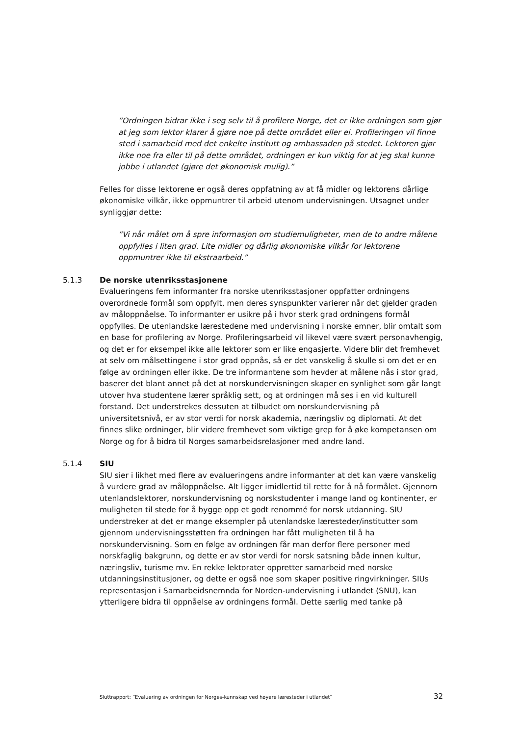”Ordningen bidrar ikke i seg selv til å profilere Norge, det er ikke ordningen som gjør at jeg som lektor klarer å gjøre noe på dette området eller ei. Profileringen vil finne sted i samarbeid med det enkelte institutt og ambassaden på stedet. Lektoren gjør ikke noe fra eller til på dette området, ordningen er kun viktig for at jeg skal kunne jobbe i utlandet (gjøre det økonomisk mulig).”
Felles for disse lektorene er også deres oppfatning av at få midler og lektorens dårlige økonomiske vilkår, ikke oppmuntrer til arbeid utenom undervisningen. Utsagnet under synliggjør dette:
”Vi når målet om å spre informasjon om studiemuligheter, men de to andre målene oppfylles i liten grad. Lite midler og dårlig økonomiske vilkår for lektorene oppmuntrer ikke til ekstraarbeid.”
5.1.3 De norske utenriksstasjonene
Evalueringens fem informanter fra norske utenriksstasjoner oppfatter ordningens overordnede formål som oppfylt, men deres synspunkter varierer når det gjelder graden av måloppnåelse. To informanter er usikre på i hvor sterk grad ordningens formål oppfylles. De utenlandske lærestedene med undervisning i norske emner, blir omtalt som en base for profilering av Norge. Profileringsarbeid vil likevel være svært personavhengig, og det er for eksempel ikke alle lektorer som er like engasjerte. Videre blir det fremhevet at selv om målsettingene i stor grad oppnås, så er det vanskelig å skulle si om det er en følge av ordningen eller ikke. De tre informantene som hevder at målene nås i stor grad, baserer det blant annet på det at norskundervisningen skaper en synlighet som går langt utover hva studentene lærer språklig sett, og at ordningen må ses i en vid kulturell forstand. Det understrekes dessuten at tilbudet om norskundervisning på universitetsnivå, er av stor verdi for norsk akademia, næringsliv og diplomati. At det finnes slike ordninger, blir videre fremhevet som viktige grep for å øke kompetansen om Norge og for å bidra til Norges samarbeidsrelasjoner med andre land.
5.1.4 SIU
SIU sier i likhet med flere av evalueringens andre informanter at det kan være vanskelig å vurdere grad av måloppnåelse. Alt ligger imidlertid til rette for å nå formålet. Gjennom utenlandslektorer, norskundervisning og norskstudenter i mange land og kontinenter, er muligheten til stede for å bygge opp et godt renommé for norsk utdanning. SIU understreker at det er mange eksempler på utenlandske læresteder/institutter som gjennom undervisningsstøtten fra ordningen har fått muligheten til å ha norskundervisning. Som en følge av ordningen får man derfor flere personer med norskfaglig bakgrunn, og dette er av stor verdi for norsk satsning både innen kultur, næringsliv, turisme mv. En rekke lektorater oppretter samarbeid med norske utdanningsinstitusjoner, og dette er også noe som skaper positive ringvirkninger. SIUs representasjon i Samarbeidsnemnda for Norden-undervisning i utlandet (SNU), kan ytterligere bidra til oppnåelse av ordningens formål. Dette særlig med tanke på
Sluttrapport: ”Evaluering av ordningen for Norges-kunnskap ved høyere læresteder i utlandet” 32